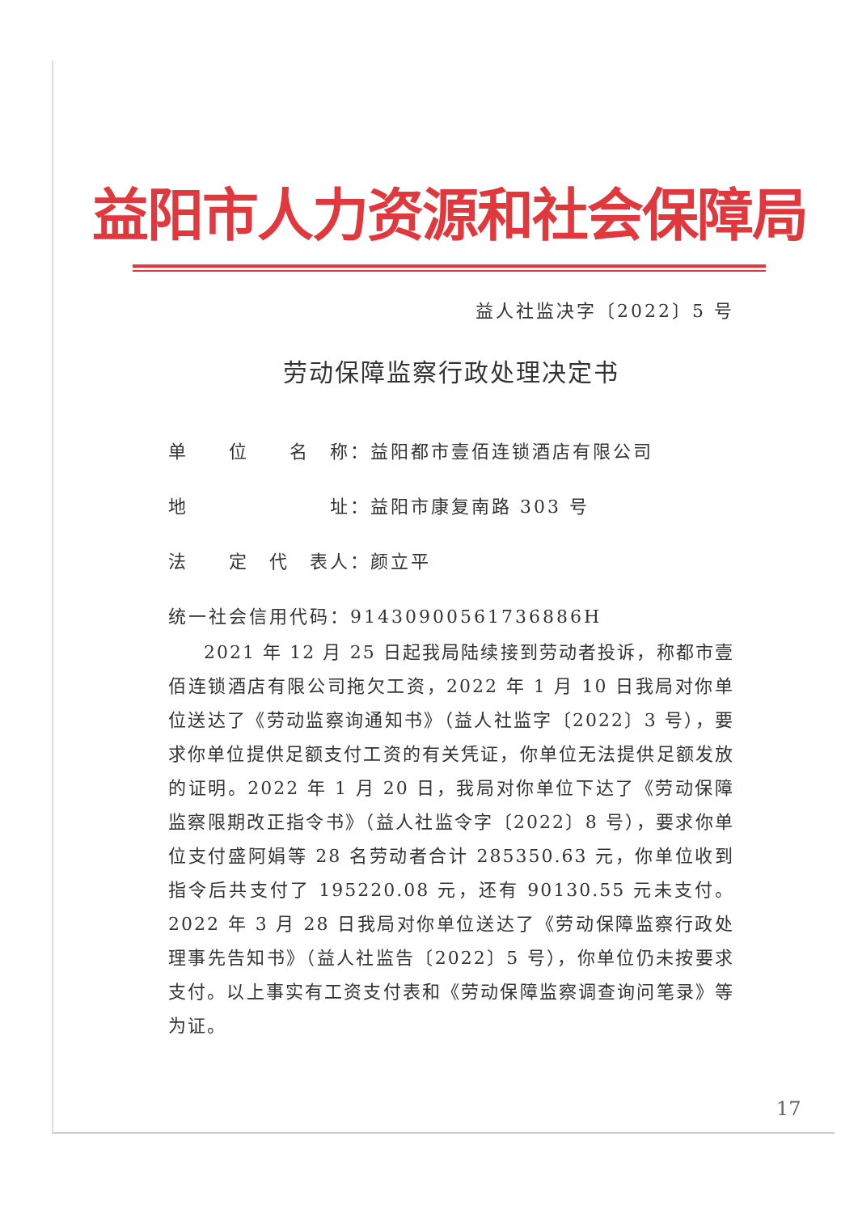益阳市人力资源和社会保障局
益人社监决字〔2022〕5 号
劳动保障监察行政处理决定书
单　　位　　名　称：益阳都市壹佰连锁酒店有限公司
地　　　　　　　址：益阳市康复南路 303 号
法　　定　代　表人：颜立平
统一社会信用代码：91430900561736886H
2021 年 12 月 25 日起我局陆续接到劳动者投诉，称都市壹佰连锁酒店有限公司拖欠工资，2022 年 1 月 10 日我局对你单位送达了《劳动监察询通知书》（益人社监字〔2022〕3 号），要求你单位提供足额支付工资的有关凭证，你单位无法提供足额发放的证明。2022 年 1 月 20 日，我局对你单位下达了《劳动保障监察限期改正指令书》（益人社监令字〔2022〕8 号），要求你单位支付盛阿娟等 28 名劳动者合计 285350.63 元，你单位收到指令后共支付了 195220.08 元，还有 90130.55 元未支付。2022 年 3 月 28 日我局对你单位送达了《劳动保障监察行政处理事先告知书》（益人社监告〔2022〕5 号），你单位仍未按要求支付。以上事实有工资支付表和《劳动保障监察调查询问笔录》等为证。
17